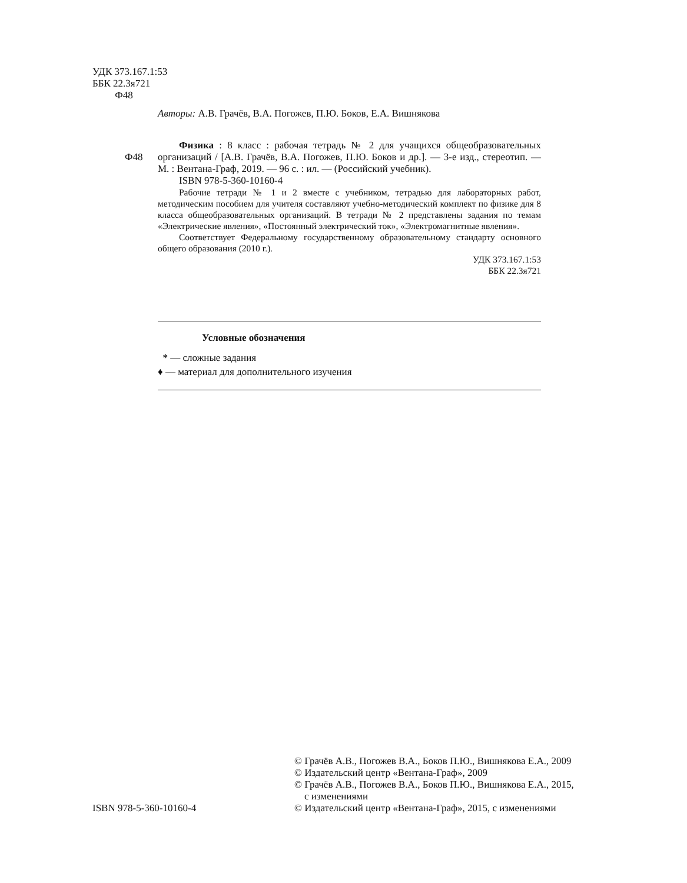УДК 373.167.1:53
ББК 22.3я721
Ф48
Авторы: А.В. Грачёв, В.А. Погожев, П.Ю. Боков, Е.А. Вишнякова
Ф48 Физика : 8 класс : рабочая тетрадь № 2 для учащихся общеобразовательных организаций / [А.В. Грачёв, В.А. Погожев, П.Ю. Боков и др.]. — 3-е изд., стереотип. — М. : Вентана-Граф, 2019. — 96 с. : ил. — (Российский учебник).
ISBN 978-5-360-10160-4
Рабочие тетради № 1 и 2 вместе с учебником, тетрадью для лабораторных работ, методическим пособием для учителя составляют учебно-методический комплект по физике для 8 класса общеобразовательных организаций. В тетради № 2 представлены задания по темам «Электрические явления», «Постоянный электрический ток», «Электромагнитные явления».
Соответствует Федеральному государственному образовательному стандарту основного общего образования (2010 г.).
УДК 373.167.1:53
ББК 22.3я721
Условные обозначения
* — сложные задания
♦ — материал для дополнительного изучения
ISBN 978-5-360-10160-4
© Грачёв А.В., Погожев В.А., Боков П.Ю., Вишнякова Е.А., 2009
© Издательский центр «Вентана-Граф», 2009
© Грачёв А.В., Погожев В.А., Боков П.Ю., Вишнякова Е.А., 2015,
с изменениями
© Издательский центр «Вентана-Граф», 2015, с изменениями